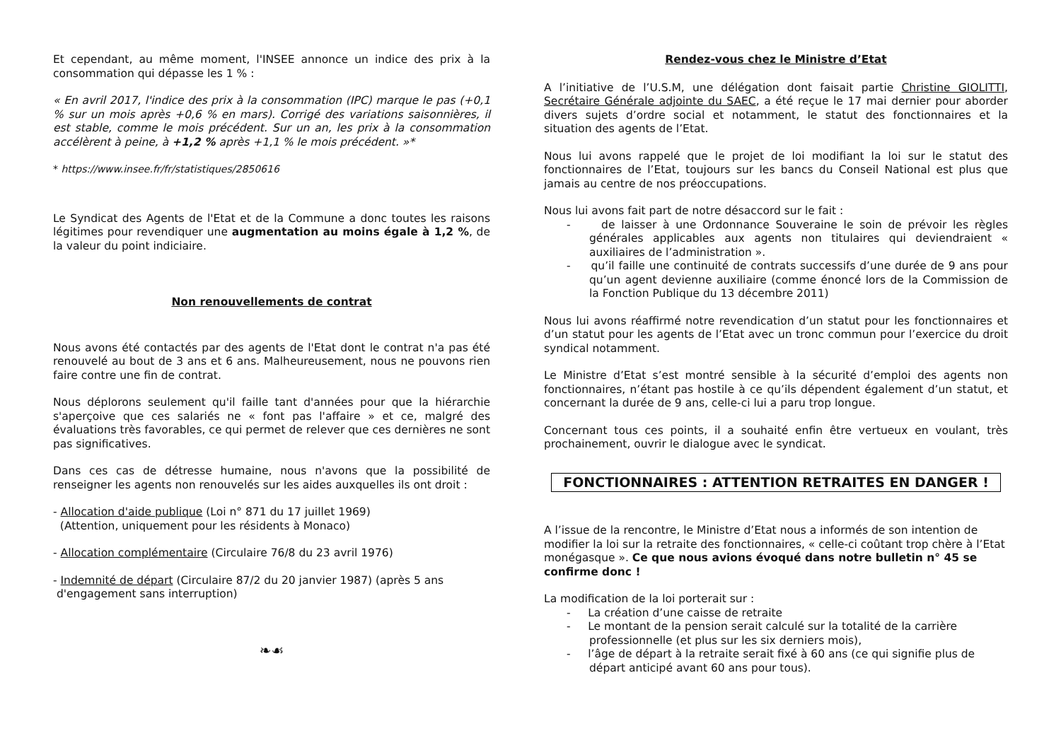Et cependant, au même moment, l'INSEE annonce un indice des prix à la consommation qui dépasse les 1 % :
« En avril 2017, l'indice des prix à la consommation (IPC) marque le pas (+0,1 % sur un mois après +0,6 % en mars). Corrigé des variations saisonnières, il est stable, comme le mois précédent. Sur un an, les prix à la consommation accélèrent à peine, à +1,2 % après +1,1 % le mois précédent. »*
* https://www.insee.fr/fr/statistiques/2850616
Le Syndicat des Agents de l'Etat et de la Commune a donc toutes les raisons légitimes pour revendiquer une augmentation au moins égale à 1,2 %, de la valeur du point indiciaire.
Non renouvellements de contrat
Nous avons été contactés par des agents de l'Etat dont le contrat n'a pas été renouvelé au bout de 3 ans et 6 ans. Malheureusement, nous ne pouvons rien faire contre une fin de contrat.
Nous déplorons seulement qu'il faille tant d'années pour que la hiérarchie s'aperçoive que ces salariés ne « font pas l'affaire » et ce, malgré des évaluations très favorables, ce qui permet de relever que ces dernières ne sont pas significatives.
Dans ces cas de détresse humaine, nous n'avons que la possibilité de renseigner les agents non renouvelés sur les aides auxquelles ils ont droit :
- Allocation d'aide publique (Loi n° 871 du 17 juillet 1969)
(Attention, uniquement pour les résidents à Monaco)
- Allocation complémentaire (Circulaire 76/8 du 23 avril 1976)
- Indemnité de départ (Circulaire 87/2 du 20 janvier 1987) (après 5 ans
d'engagement sans interruption)
❧☙
Rendez-vous chez le Ministre d’Etat
A l’initiative de l’U.S.M, une délégation dont faisait partie Christine GIOLITTI, Secrétaire Générale adjointe du SAEC, a été reçue le 17 mai dernier pour aborder divers sujets d’ordre social et notamment, le statut des fonctionnaires et la situation des agents de l’Etat.
Nous lui avons rappelé que le projet de loi modifiant la loi sur le statut des fonctionnaires de l’Etat, toujours sur les bancs du Conseil National est plus que jamais au centre de nos préoccupations.
Nous lui avons fait part de notre désaccord sur le fait :
- de laisser à une Ordonnance Souveraine le soin de prévoir les règles générales applicables aux agents non titulaires qui deviendraient « auxiliaires de l’administration ».
- qu’il faille une continuité de contrats successifs d’une durée de 9 ans pour qu’un agent devienne auxiliaire (comme énoncé lors de la Commission de la Fonction Publique du 13 décembre 2011)
Nous lui avons réaffirmé notre revendication d’un statut pour les fonctionnaires et d’un statut pour les agents de l’Etat avec un tronc commun pour l’exercice du droit syndical notamment.
Le Ministre d’Etat s’est montré sensible à la sécurité d’emploi des agents non fonctionnaires, n’étant pas hostile à ce qu’ils dépendent également d’un statut, et concernant la durée de 9 ans, celle-ci lui a paru trop longue.
Concernant tous ces points, il a souhaité enfin être vertueux en voulant, très prochainement, ouvrir le dialogue avec le syndicat.
FONCTIONNAIRES : ATTENTION RETRAITES EN DANGER !
A l’issue de la rencontre, le Ministre d’Etat nous a informés de son intention de modifier la loi sur la retraite des fonctionnaires, « celle-ci coûtant trop chère à l’Etat monégasque ». Ce que nous avions évoqué dans notre bulletin n° 45 se confirme donc !
La modification de la loi porterait sur :
- La création d’une caisse de retraite
- Le montant de la pension serait calculé sur la totalité de la carrière professionnelle (et plus sur les six derniers mois),
- l’âge de départ à la retraite serait fixé à 60 ans (ce qui signifie plus de départ anticipé avant 60 ans pour tous).